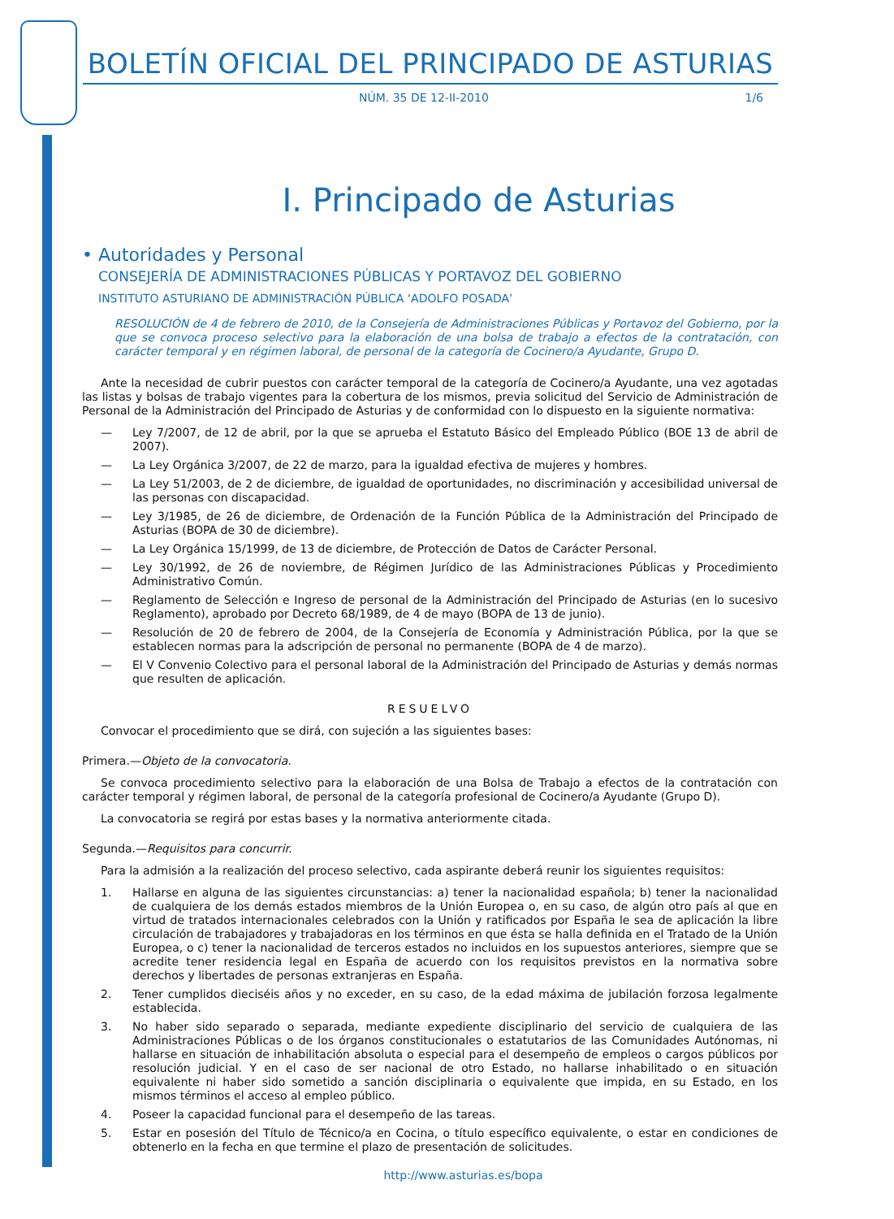BOLETÍN OFICIAL DEL PRINCIPADO DE ASTURIAS
NÚM. 35 DE 12-II-2010 1/6
I. Principado de Asturias
• Autoridades y Personal
CONSEJERÍA DE ADMINISTRACIONES PÚBLICAS Y PORTAVOZ DEL GOBIERNO
INSTITUTO ASTURIANO DE ADMINISTRACIÓN PÚBLICA ‘ADOLFO POSADA’
RESOLUCIÓN de 4 de febrero de 2010, de la Consejería de Administraciones Públicas y Portavoz del Gobierno, por la que se convoca proceso selectivo para la elaboración de una bolsa de trabajo a efectos de la contratación, con carácter temporal y en régimen laboral, de personal de la categoría de Cocinero/a Ayudante, Grupo D.
Ante la necesidad de cubrir puestos con carácter temporal de la categoría de Cocinero/a Ayudante, una vez agotadas las listas y bolsas de trabajo vigentes para la cobertura de los mismos, previa solicitud del Servicio de Administración de Personal de la Administración del Principado de Asturias y de conformidad con lo dispuesto en la siguiente normativa:
— Ley 7/2007, de 12 de abril, por la que se aprueba el Estatuto Básico del Empleado Público (BOE 13 de abril de 2007).
— La Ley Orgánica 3/2007, de 22 de marzo, para la igualdad efectiva de mujeres y hombres.
— La Ley 51/2003, de 2 de diciembre, de igualdad de oportunidades, no discriminación y accesibilidad universal de las personas con discapacidad.
— Ley 3/1985, de 26 de diciembre, de Ordenación de la Función Pública de la Administración del Principado de Asturias (BOPA de 30 de diciembre).
— La Ley Orgánica 15/1999, de 13 de diciembre, de Protección de Datos de Carácter Personal.
— Ley 30/1992, de 26 de noviembre, de Régimen Jurídico de las Administraciones Públicas y Procedimiento Administrativo Común.
— Reglamento de Selección e Ingreso de personal de la Administración del Principado de Asturias (en lo sucesivo Reglamento), aprobado por Decreto 68/1989, de 4 de mayo (BOPA de 13 de junio).
— Resolución de 20 de febrero de 2004, de la Consejería de Economía y Administración Pública, por la que se establecen normas para la adscripción de personal no permanente (BOPA de 4 de marzo).
— El V Convenio Colectivo para el personal laboral de la Administración del Principado de Asturias y demás normas que resulten de aplicación.
RESUELVO
Convocar el procedimiento que se dirá, con sujeción a las siguientes bases:
Primera.—Objeto de la convocatoria.
Se convoca procedimiento selectivo para la elaboración de una Bolsa de Trabajo a efectos de la contratación con carácter temporal y régimen laboral, de personal de la categoría profesional de Cocinero/a Ayudante (Grupo D).
La convocatoria se regirá por estas bases y la normativa anteriormente citada.
Segunda.—Requisitos para concurrir.
Para la admisión a la realización del proceso selectivo, cada aspirante deberá reunir los siguientes requisitos:
1. Hallarse en alguna de las siguientes circunstancias: a) tener la nacionalidad española; b) tener la nacionalidad de cualquiera de los demás estados miembros de la Unión Europea o, en su caso, de algún otro país al que en virtud de tratados internacionales celebrados con la Unión y ratificados por España le sea de aplicación la libre circulación de trabajadores y trabajadoras en los términos en que ésta se halla definida en el Tratado de la Unión Europea, o c) tener la nacionalidad de terceros estados no incluidos en los supuestos anteriores, siempre que se acredite tener residencia legal en España de acuerdo con los requisitos previstos en la normativa sobre derechos y libertades de personas extranjeras en España.
2. Tener cumplidos dieciséis años y no exceder, en su caso, de la edad máxima de jubilación forzosa legalmente establecida.
3. No haber sido separado o separada, mediante expediente disciplinario del servicio de cualquiera de las Administraciones Públicas o de los órganos constitucionales o estatutarios de las Comunidades Autónomas, ni hallarse en situación de inhabilitación absoluta o especial para el desempeño de empleos o cargos públicos por resolución judicial. Y en el caso de ser nacional de otro Estado, no hallarse inhabilitado o en situación equivalente ni haber sido sometido a sanción disciplinaria o equivalente que impida, en su Estado, en los mismos términos el acceso al empleo público.
4. Poseer la capacidad funcional para el desempeño de las tareas.
5. Estar en posesión del Título de Técnico/a en Cocina, o título específico equivalente, o estar en condiciones de obtenerlo en la fecha en que termine el plazo de presentación de solicitudes.
http://www.asturias.es/bopa